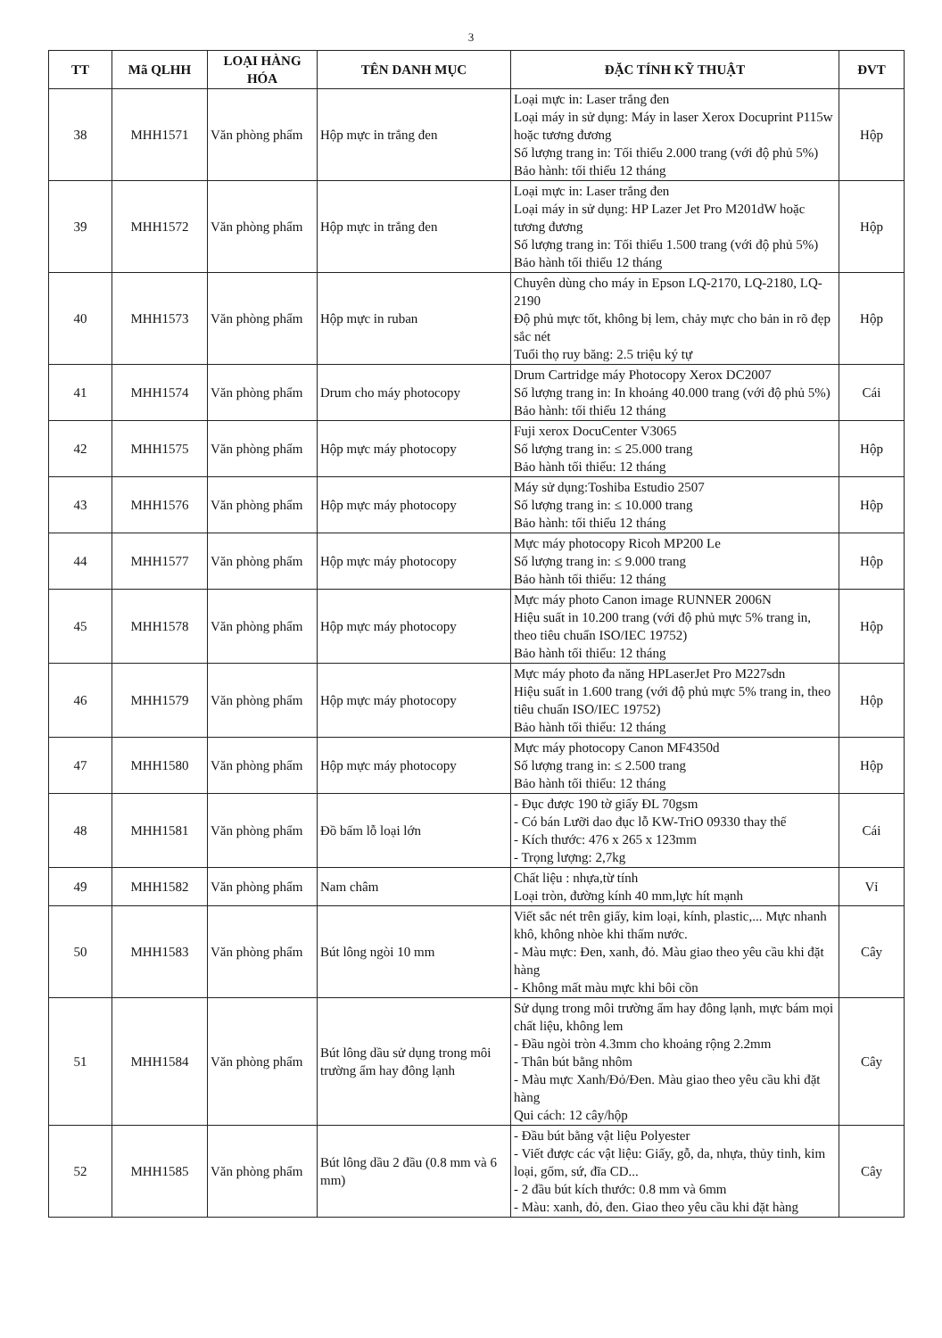3
| TT | Mã QLHH | LOẠI HÀNG HÓA | TÊN DANH MỤC | ĐẶC TÍNH KỸ THUẬT | ĐVT |
| --- | --- | --- | --- | --- | --- |
| 38 | MHH1571 | Văn phòng phẩm | Hộp mực in trắng đen | Loại mực in: Laser trắng đen Loại máy in sử dụng: Máy in laser Xerox Docuprint P115w hoặc tương đương Số lượng trang in: Tối thiểu 2.000 trang (với độ phủ 5%) Bảo hành: tối thiểu 12 tháng | Hộp |
| 39 | MHH1572 | Văn phòng phẩm | Hộp mực in trắng đen | Loại mực in: Laser trắng đen Loại máy in sử dụng: HP Lazer Jet Pro M201dW hoặc tương đương Số lượng trang in: Tối thiểu 1.500 trang (với độ phủ 5%) Bảo hành tối thiểu 12 tháng | Hộp |
| 40 | MHH1573 | Văn phòng phẩm | Hộp mực in ruban | Chuyên dùng cho máy in Epson LQ-2170, LQ-2180, LQ-2190 Độ phủ mực tốt, không bị lem, chảy mực cho bản in rõ đẹp sắc nét Tuổi thọ ruy băng: 2.5 triệu ký tự | Hộp |
| 41 | MHH1574 | Văn phòng phẩm | Drum cho máy photocopy | Drum Cartridge máy Photocopy Xerox DC2007 Số lượng trang in: In khoảng 40.000 trang (với độ phủ 5%) Bảo hành: tối thiểu 12 tháng | Cái |
| 42 | MHH1575 | Văn phòng phẩm | Hộp mực máy photocopy | Fuji xerox DocuCenter V3065 Số lượng trang in: ≤ 25.000 trang Bảo hành tối thiểu: 12 tháng | Hộp |
| 43 | MHH1576 | Văn phòng phẩm | Hộp mực máy photocopy | Máy sử dụng:Toshiba Estudio 2507 Số lượng trang in: ≤ 10.000 trang Bảo hành: tối thiểu 12 tháng | Hộp |
| 44 | MHH1577 | Văn phòng phẩm | Hộp mực máy photocopy | Mực máy photocopy Ricoh MP200 Le Số lượng trang in: ≤ 9.000 trang Bảo hành tối thiểu: 12 tháng | Hộp |
| 45 | MHH1578 | Văn phòng phẩm | Hộp mực máy photocopy | Mực máy photo Canon image RUNNER 2006N Hiệu suất in 10.200 trang (với độ phủ mực 5% trang in, theo tiêu chuẩn ISO/IEC 19752) Bảo hành tối thiểu: 12 tháng | Hộp |
| 46 | MHH1579 | Văn phòng phẩm | Hộp mực máy photocopy | Mực máy photo đa năng HPLaserJet Pro M227sdn Hiệu suất in 1.600 trang (với độ phủ mực 5% trang in, theo tiêu chuẩn ISO/IEC 19752) Bảo hành tối thiểu: 12 tháng | Hộp |
| 47 | MHH1580 | Văn phòng phẩm | Hộp mực máy photocopy | Mực máy photocopy Canon MF4350d Số lượng trang in: ≤ 2.500 trang Bảo hành tối thiểu: 12 tháng | Hộp |
| 48 | MHH1581 | Văn phòng phẩm | Đồ bấm lỗ loại lớn | - Đục được 190 tờ giấy ĐL 70gsm - Có bán Lưỡi dao đục lỗ KW-TriO 09330 thay thế - Kích thước: 476 x 265 x 123mm - Trọng lượng: 2,7kg | Cái |
| 49 | MHH1582 | Văn phòng phẩm | Nam châm | Chất liệu : nhựa,từ tính Loại tròn, đường kính 40 mm,lực hít mạnh | Vỉ |
| 50 | MHH1583 | Văn phòng phẩm | Bút lông ngòi 10 mm | Viết sắc nét trên giấy, kim loại, kính, plastic,... Mực nhanh khô, không nhòe khi thấm nước. - Màu mực: Đen, xanh, đỏ. Màu giao theo yêu cầu khi đặt hàng - Không mất màu mực khi bôi cồn | Cây |
| 51 | MHH1584 | Văn phòng phẩm | Bút lông dầu sử dụng trong môi trường ẩm hay đông lạnh | Sử dụng trong môi trường ẩm hay đông lạnh, mực bám mọi chất liệu, không lem - Đầu ngòi tròn 4.3mm cho khoảng rộng 2.2mm - Thân bút bằng nhôm - Màu mực Xanh/Đỏ/Đen. Màu giao theo yêu cầu khi đặt hàng Qui cách: 12 cây/hộp | Cây |
| 52 | MHH1585 | Văn phòng phẩm | Bút lông dầu 2 đầu (0.8 mm và 6 mm) | - Đầu bút bằng vật liệu Polyester - Viết được các vật liệu: Giấy, gỗ, da, nhựa, thủy tinh, kim loại, gốm, sứ, đĩa CD... - 2 đầu bút kích thước: 0.8 mm và 6mm - Màu: xanh, đỏ, đen. Giao theo yêu cầu khi đặt hàng | Cây |